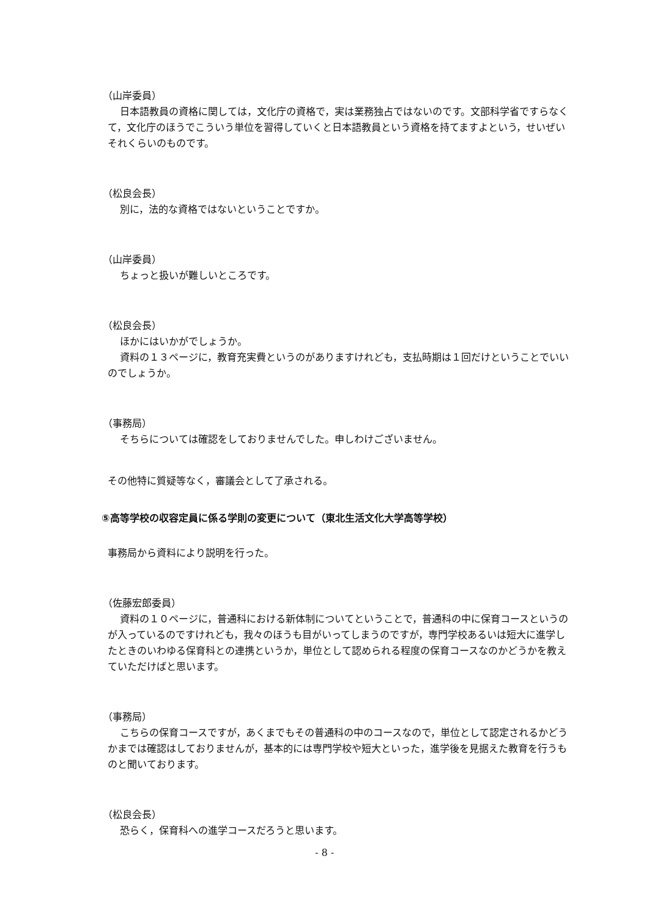（山岸委員）
日本語教員の資格に関しては，文化庁の資格で，実は業務独占ではないのです。文部科学省ですらなくて，文化庁のほうでこういう単位を習得していくと日本語教員という資格を持てますよという，せいぜいそれくらいのものです。
（松良会長）
別に，法的な資格ではないということですか。
（山岸委員）
ちょっと扱いが難しいところです。
（松良会長）
ほかにはいかがでしょうか。
資料の１３ページに，教育充実費というのがありますけれども，支払時期は１回だけということでいいのでしょうか。
（事務局）
そちらについては確認をしておりませんでした。申しわけございません。
その他特に質疑等なく，審議会として了承される。
⑤高等学校の収容定員に係る学則の変更について（東北生活文化大学高等学校）
事務局から資料により説明を行った。
（佐藤宏郎委員）
資料の１０ページに，普通科における新体制についてということで，普通科の中に保育コースというのが入っているのですけれども，我々のほうも目がいってしまうのですが，専門学校あるいは短大に進学したときのいわゆる保育科との連携というか，単位として認められる程度の保育コースなのかどうかを教えていただけばと思います。
（事務局）
こちらの保育コースですが，あくまでもその普通科の中のコースなので，単位として認定されるかどうかまでは確認はしておりませんが，基本的には専門学校や短大といった，進学後を見据えた教育を行うものと聞いております。
（松良会長）
恐らく，保育科への進学コースだろうと思います。
- 8 -